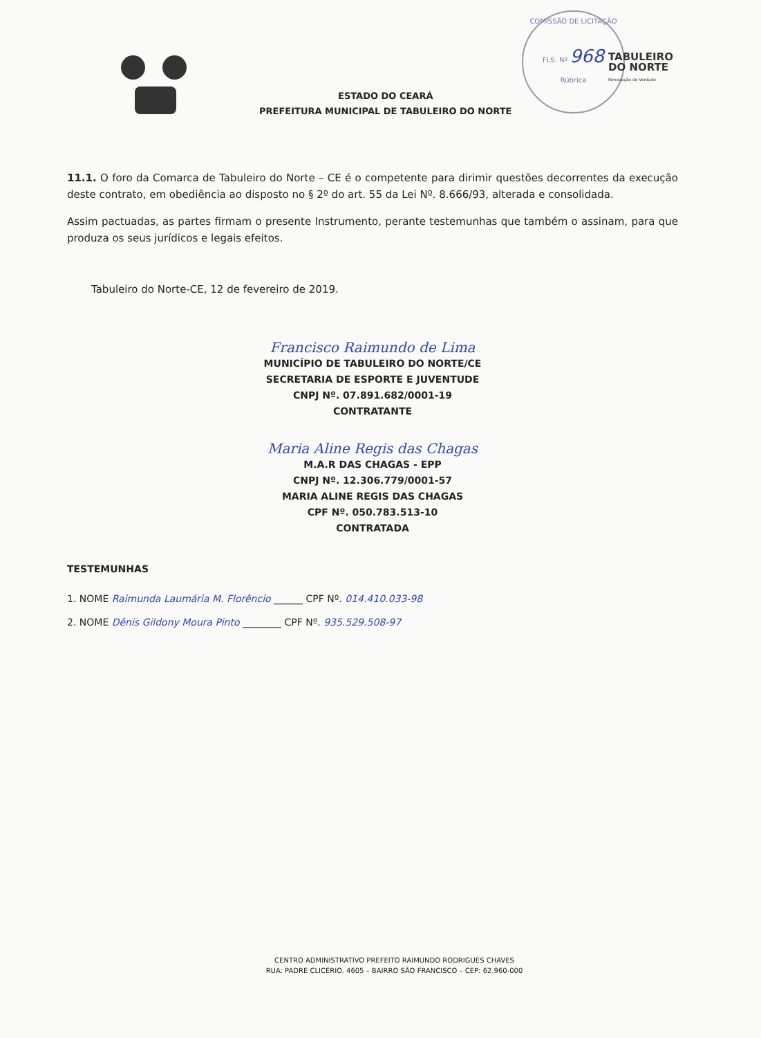COMISSÃO DE LICITAÇÃO
FLS. Nº 968
Rúbrica
TABULEIRO
DO NORTE
Renovação de Verdade
ESTADO DO CEARÁ
PREFEITURA MUNICIPAL DE TABULEIRO DO NORTE
11.1. O foro da Comarca de Tabuleiro do Norte – CE é o competente para dirimir questões decorrentes da execução deste contrato, em obediência ao disposto no § 2º do art. 55 da Lei Nº. 8.666/93, alterada e consolidada.
Assim pactuadas, as partes firmam o presente Instrumento, perante testemunhas que também o assinam, para que produza os seus jurídicos e legais efeitos.
Tabuleiro do Norte-CE, 12 de fevereiro de 2019.
Francisco Raimundo de Lima
MUNICÍPIO DE TABULEIRO DO NORTE/CE
SECRETARIA DE ESPORTE E JUVENTUDE
CNPJ Nº. 07.891.682/0001-19
CONTRATANTE
Maria Aline Regis das Chagas
M.A.R DAS CHAGAS - EPP
CNPJ Nº. 12.306.779/0001-57
MARIA ALINE REGIS DAS CHAGAS
CPF Nº. 050.783.513-10
CONTRATADA
TESTEMUNHAS
1. NOME Raimunda Laumária M. Florêncio ______ CPF Nº. 014.410.033-98
2. NOME Dênis Gildony Moura Pinto ________ CPF Nº. 935.529.508-97
CENTRO ADMINISTRATIVO PREFEITO RAIMUNDO RODRIGUES CHAVES
RUA: PADRE CLICÉRIO. 4605 – BAIRRO SÃO FRANCISCO – CEP: 62.960-000